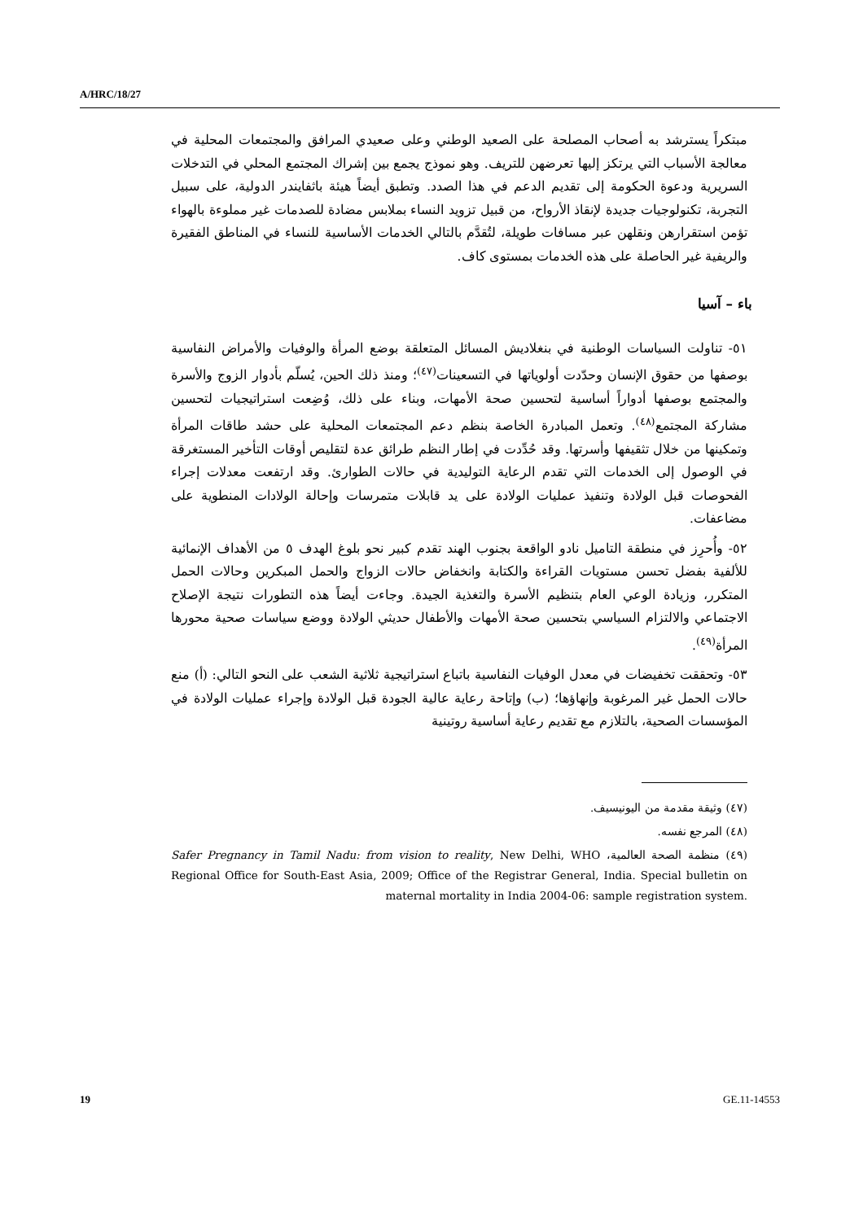A/HRC/18/27
مبتكراً يسترشد به أصحاب المصلحة على الصعيد الوطني وعلى صعيدي المرافق والمجتمعات المحلية في معالجة الأسباب التي يرتكز إليها تعرضهن للتريف. وهو نموذج يجمع بين إشراك المجتمع المحلي في التدخلات السريرية ودعوة الحكومة إلى تقديم الدعم في هذا الصدد. وتطبق أيضاً هيئة باثفايندر الدولية، على سبيل التجربة، تكنولوجيات جديدة لإنقاذ الأرواح، من قبيل تزويد النساء بملابس مضادة للصدمات غير مملوءة بالهواء تؤمن استقرارهن ونقلهن عبر مسافات طويلة، لتُقدَّم بالتالي الخدمات الأساسية للنساء في المناطق الفقيرة والريفية غير الحاصلة على هذه الخدمات بمستوى كاف.
باء – آسيا
٥١- تناولت السياسات الوطنية في بنغلاديش المسائل المتعلقة بوضع المرأة والوفيات والأمراض النفاسية بوصفها من حقوق الإنسان وحدّدت أولوياتها في التسعينات<sup>(٤٧)</sup>؛ ومنذ ذلك الحين، يُسلّم بأدوار الزوج والأسرة والمجتمع بوصفها أدواراً أساسية لتحسين صحة الأمهات، وبناء على ذلك، وُضِعت استراتيجيات لتحسين مشاركة المجتمع<sup>(٤٨)</sup>. وتعمل المبادرة الخاصة بنظم دعم المجتمعات المحلية على حشد طاقات المرأة وتمكينها من خلال تثقيفها وأسرتها. وقد حُدِّدت في إطار النظم طرائق عدة لتقليص أوقات التأخير المستغرقة في الوصول إلى الخدمات التي تقدم الرعاية التوليدية في حالات الطوارئ. وقد ارتفعت معدلات إجراء الفحوصات قبل الولادة وتنفيذ عمليات الولادة على يد قابلات متمرسات وإحالة الولادات المنطوية على مضاعفات.
٥٢- وأُحرِز في منطقة التاميل نادو الواقعة بجنوب الهند تقدم كبير نحو بلوغ الهدف ٥ من الأهداف الإنمائية للألفية بفضل تحسن مستويات القراءة والكتابة وانخفاض حالات الزواج والحمل المبكرين وحالات الحمل المتكرر، وزيادة الوعي العام بتنظيم الأسرة والتغذية الجيدة. وجاءت أيضاً هذه التطورات نتيجة الإصلاح الاجتماعي والالتزام السياسي بتحسين صحة الأمهات والأطفال حديثي الولادة ووضع سياسات صحية محورها المرأة<sup>(٤٩)</sup>.
٥٣- وتحققت تخفيضات في معدل الوفيات النفاسية باتباع استراتيجية ثلاثية الشعب على النحو التالي: (أ) منع حالات الحمل غير المرغوبة وإنهاؤها؛ (ب) وإتاحة رعاية عالية الجودة قبل الولادة وإجراء عمليات الولادة في المؤسسات الصحية، بالتلازم مع تقديم رعاية أساسية روتينية
(٤٧) وثيقة مقدمة من اليونيسيف.
(٤٨) المرجع نفسه.
(٤٩) منظمة الصحة العالمية، Safer Pregnancy in Tamil Nadu: from vision to reality, New Delhi, WHO Regional Office for South-East Asia, 2009; Office of the Registrar General, India. Special bulletin on maternal mortality in India 2004-06: sample registration system.
19 GE.11-14553